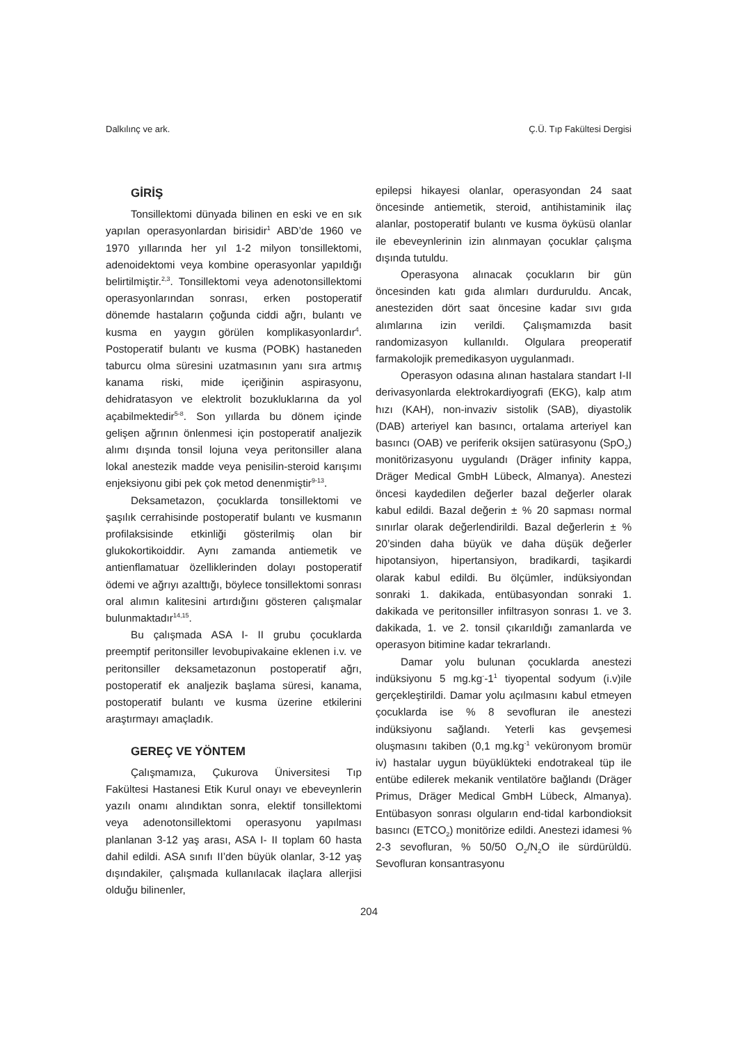Dalkılınç ve ark. Ç.Ü. Tıp Fakültesi Dergisi
GİRİŞ
Tonsillektomi dünyada bilinen en eski ve en sık yapılan operasyonlardan birisidir<sup>1</sup> ABD’de 1960 ve 1970 yıllarında her yıl 1-2 milyon tonsillektomi, adenoidektomi veya kombine operasyonlar yapıldığı belirtilmiştir.<sup>2,3</sup>. Tonsillektomi veya adenotonsillektomi operasyonlarından sonrası, erken postoperatif dönemde hastaların çoğunda ciddi ağrı, bulantı ve kusma en yaygın görülen komplikasyonlardır<sup>4</sup>. Postoperatif bulantı ve kusma (POBK) hastaneden taburcu olma süresini uzatmasının yanı sıra artmış kanama riski, mide içeriğinin aspirasyonu, dehidratasyon ve elektrolit bozukluklarına da yol açabilmektedir<sup>5-8</sup>. Son yıllarda bu dönem içinde gelişen ağrının önlenmesi için postoperatif analjezik alımı dışında tonsil lojuna veya peritonsiller alana lokal anestezik madde veya penisilin-steroid karışımı enjeksiyonu gibi pek çok metod denenmiştir<sup>9-13</sup>.
Deksametazon, çocuklarda tonsillektomi ve şaşılık cerrahisinde postoperatif bulantı ve kusmanın profilaksisinde etkinliği gösterilmiş olan bir glukokortikoiddir. Aynı zamanda antiemetik ve antienflamatuar özelliklerinden dolayı postoperatif ödemi ve ağrıyı azalttığı, böylece tonsillektomi sonrası oral alımın kalitesini artırdığını gösteren çalışmalar bulunmaktadır<sup>14,15</sup>.
Bu çalışmada ASA I- II grubu çocuklarda preemptif peritonsiller levobupivakaine eklenen i.v. ve peritonsiller deksametazonun postoperatif ağrı, postoperatif ek analjezik başlama süresi, kanama, postoperatif bulantı ve kusma üzerine etkilerini araştırmayı amaçladık.
GEREÇ VE YÖNTEM
Çalışmamıza, Çukurova Üniversitesi Tıp Fakültesi Hastanesi Etik Kurul onayı ve ebeveynlerin yazılı onamı alındıktan sonra, elektif tonsillektomi veya adenotonsillektomi operasyonu yapılması planlanan 3-12 yaş arası, ASA I- II toplam 60 hasta dahil edildi. ASA sınıfı II’den büyük olanlar, 3-12 yaş dışındakiler, çalışmada kullanılacak ilaçlara allerjisi olduğu bilinenler,
epilepsi hikayesi olanlar, operasyondan 24 saat öncesinde antiemetik, steroid, antihistaminik ilaç alanlar, postoperatif bulantı ve kusma öyküsü olanlar ile ebeveynlerinin izin alınmayan çocuklar çalışma dışında tutuldu.
Operasyona alınacak çocukların bir gün öncesinden katı gıda alımları durduruldu. Ancak, anesteziden dört saat öncesine kadar sıvı gıda alımlarına izin verildi. Çalışmamızda basit randomizasyon kullanıldı. Olgulara preoperatif farmakolojik premedikasyon uygulanmadı.
Operasyon odasına alınan hastalara standart I-II derivasyonlarda elektrokardiyografi (EKG), kalp atım hızı (KAH), non-invaziv sistolik (SAB), diyastolik (DAB) arteriyel kan basıncı, ortalama arteriyel kan basıncı (OAB) ve periferik oksijen satürasyonu (SpO<sub>2</sub>) monitörizasyonu uygulandı (Dräger infinity kappa, Dräger Medical GmbH Lübeck, Almanya). Anestezi öncesi kaydedilen değerler bazal değerler olarak kabul edildi. Bazal değerin ± % 20 sapması normal sınırlar olarak değerlendirildi. Bazal değerlerin ± % 20’sinden daha büyük ve daha düşük değerler hipotansiyon, hipertansiyon, bradikardi, taşikardi olarak kabul edildi. Bu ölçümler, indüksiyondan sonraki 1. dakikada, entübasyondan sonraki 1. dakikada ve peritonsiller infiltrasyon sonrası 1. ve 3. dakikada, 1. ve 2. tonsil çıkarıldığı zamanlarda ve operasyon bitimine kadar tekrarlandı.
Damar yolu bulunan çocuklarda anestezi indüksiyonu 5 mg.kg<sup>-</sup>-1<sup>1</sup> tiyopental sodyum (i.v)ile gerçekleştirildi. Damar yolu açılmasını kabul etmeyen çocuklarda ise % 8 sevofluran ile anestezi indüksiyonu sağlandı. Yeterli kas gevşemesi oluşmasını takiben (0,1 mg.kg<sup>-1</sup> veküronyom bromür iv) hastalar uygun büyüklükteki endotrakeal tüp ile entübe edilerek mekanik ventilatöre bağlandı (Dräger Primus, Dräger Medical GmbH Lübeck, Almanya). Entübasyon sonrası olguların end-tidal karbondioksit basıncı (ETCO<sub>2</sub>) monitörize edildi. Anestezi idamesi % 2-3 sevofluran, % 50/50 O<sub>2</sub>/N<sub>2</sub>O ile sürdürüldü. Sevofluran konsantrasyonu
204